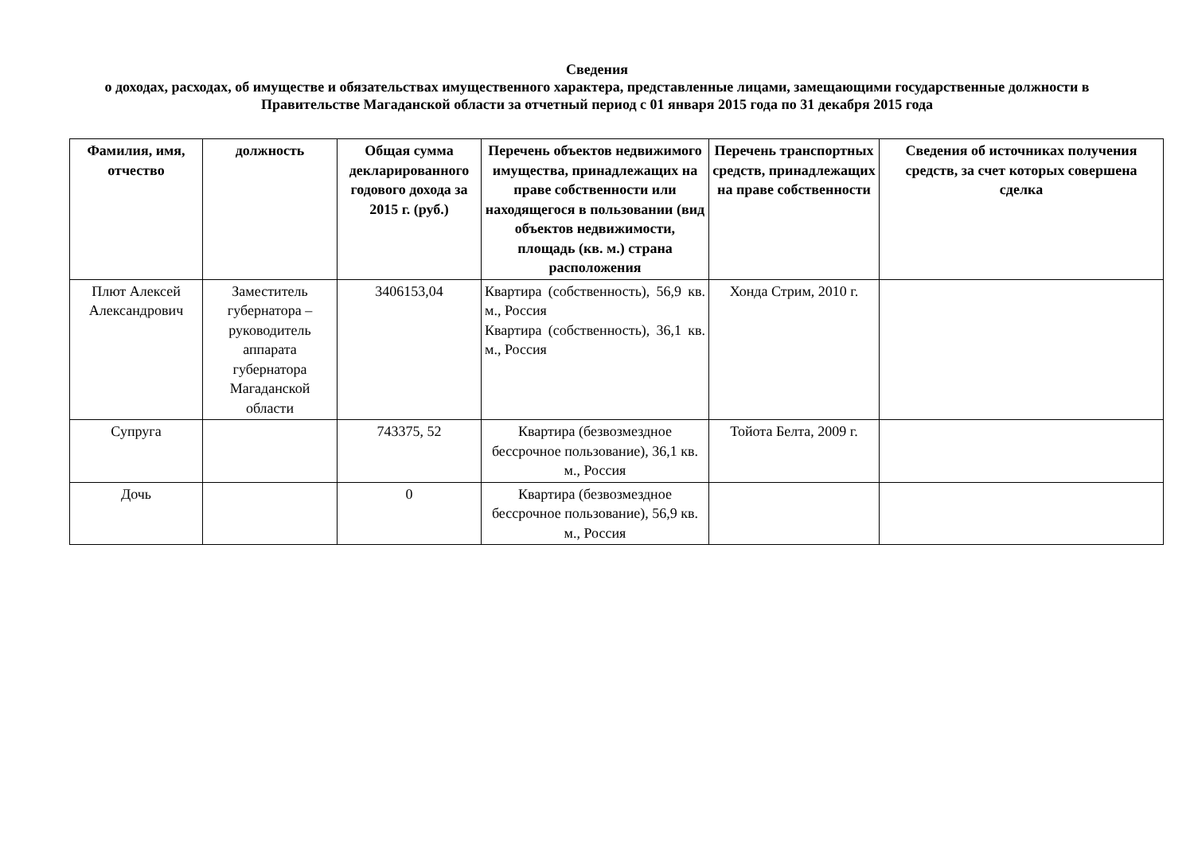Сведения
о доходах, расходах, об имуществе и обязательствах имущественного характера, представленные лицами, замещающими государственные должности в Правительстве Магаданской области за отчетный период с 01 января 2015 года по 31 декабря 2015 года
| Фамилия, имя, отчество | должность | Общая сумма декларированного годового дохода за 2015 г. (руб.) | Перечень объектов недвижимого имущества, принадлежащих на праве собственности или находящегося в пользовании (вид объектов недвижимости, площадь (кв. м.) страна расположения | Перечень транспортных средств, принадлежащих на праве собственности | Сведения об источниках получения средств, за счет которых совершена сделка |
| --- | --- | --- | --- | --- | --- |
| Плют Алексей Александрович | Заместитель губернатора – руководитель аппарата губернатора Магаданской области | 3406153,04 | Квартира (собственность), 56,9 кв. м., Россия Квартира (собственность), 36,1 кв. м., Россия | Хонда Стрим, 2010 г. | |
| Супруга | | 743375, 52 | Квартира (безвозмездное бессрочное пользование), 36,1 кв. м., Россия | Тойота Белта, 2009 г. | |
| Дочь | | 0 | Квартира (безвозмездное бессрочное пользование), 56,9 кв. м., Россия | | |